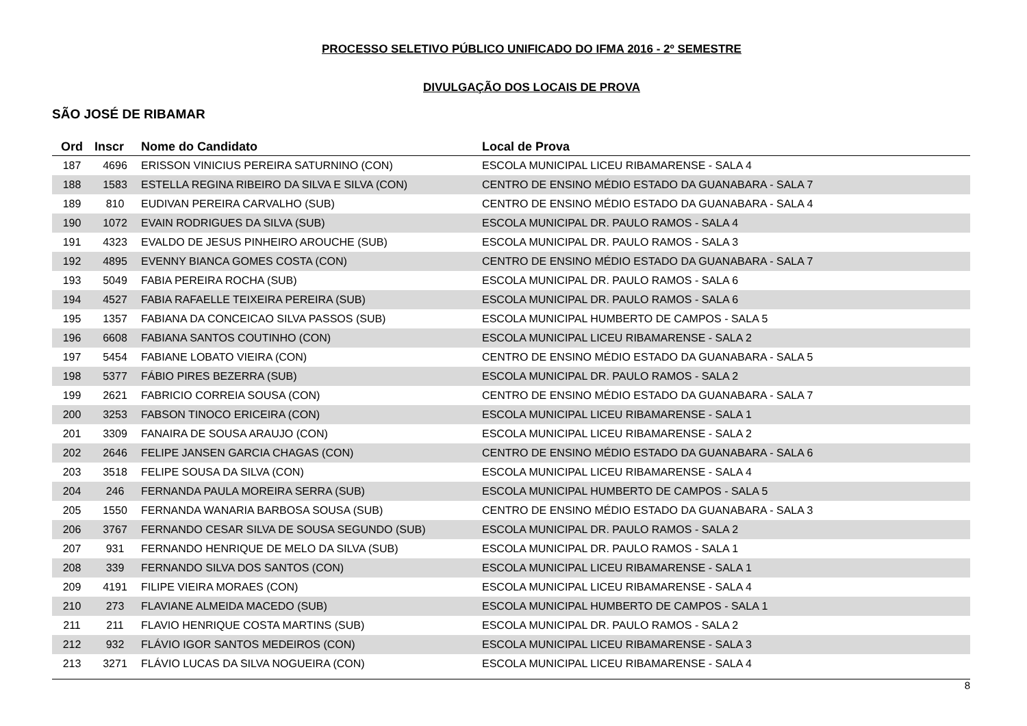PROCESSO SELETIVO PÚBLICO UNIFICADO DO IFMA 2016 - 2º SEMESTRE
DIVULGAÇÃO DOS LOCAIS DE PROVA
SÃO JOSÉ DE RIBAMAR
| Ord | Inscr | Nome do Candidato | Local de Prova |
| --- | --- | --- | --- |
| 187 | 4696 | ERISSON VINICIUS PEREIRA SATURNINO (CON) | ESCOLA MUNICIPAL LICEU RIBAMARENSE - SALA 4 |
| 188 | 1583 | ESTELLA REGINA RIBEIRO DA SILVA E SILVA (CON) | CENTRO DE ENSINO MÉDIO ESTADO DA GUANABARA - SALA 7 |
| 189 | 810 | EUDIVAN PEREIRA CARVALHO (SUB) | CENTRO DE ENSINO MÉDIO ESTADO DA GUANABARA - SALA 4 |
| 190 | 1072 | EVAIN RODRIGUES DA SILVA (SUB) | ESCOLA MUNICIPAL DR. PAULO RAMOS - SALA 4 |
| 191 | 4323 | EVALDO DE JESUS PINHEIRO AROUCHE (SUB) | ESCOLA MUNICIPAL DR. PAULO RAMOS - SALA 3 |
| 192 | 4895 | EVENNY BIANCA GOMES COSTA (CON) | CENTRO DE ENSINO MÉDIO ESTADO DA GUANABARA - SALA 7 |
| 193 | 5049 | FABIA PEREIRA ROCHA (SUB) | ESCOLA MUNICIPAL DR. PAULO RAMOS - SALA 6 |
| 194 | 4527 | FABIA RAFAELLE TEIXEIRA PEREIRA (SUB) | ESCOLA MUNICIPAL DR. PAULO RAMOS - SALA 6 |
| 195 | 1357 | FABIANA DA CONCEICAO SILVA PASSOS (SUB) | ESCOLA MUNICIPAL HUMBERTO DE CAMPOS - SALA 5 |
| 196 | 6608 | FABIANA SANTOS COUTINHO (CON) | ESCOLA MUNICIPAL LICEU RIBAMARENSE - SALA 2 |
| 197 | 5454 | FABIANE LOBATO VIEIRA (CON) | CENTRO DE ENSINO MÉDIO ESTADO DA GUANABARA - SALA 5 |
| 198 | 5377 | FÁBIO PIRES BEZERRA (SUB) | ESCOLA MUNICIPAL DR. PAULO RAMOS - SALA 2 |
| 199 | 2621 | FABRICIO CORREIA SOUSA (CON) | CENTRO DE ENSINO MÉDIO ESTADO DA GUANABARA - SALA 7 |
| 200 | 3253 | FABSON TINOCO ERICEIRA (CON) | ESCOLA MUNICIPAL LICEU RIBAMARENSE - SALA 1 |
| 201 | 3309 | FANAIRA DE SOUSA ARAUJO (CON) | ESCOLA MUNICIPAL LICEU RIBAMARENSE - SALA 2 |
| 202 | 2646 | FELIPE JANSEN GARCIA CHAGAS (CON) | CENTRO DE ENSINO MÉDIO ESTADO DA GUANABARA - SALA 6 |
| 203 | 3518 | FELIPE SOUSA DA SILVA (CON) | ESCOLA MUNICIPAL LICEU RIBAMARENSE - SALA 4 |
| 204 | 246 | FERNANDA PAULA MOREIRA SERRA (SUB) | ESCOLA MUNICIPAL HUMBERTO DE CAMPOS - SALA 5 |
| 205 | 1550 | FERNANDA WANARIA BARBOSA SOUSA (SUB) | CENTRO DE ENSINO MÉDIO ESTADO DA GUANABARA - SALA 3 |
| 206 | 3767 | FERNANDO CESAR SILVA DE SOUSA SEGUNDO (SUB) | ESCOLA MUNICIPAL DR. PAULO RAMOS - SALA 2 |
| 207 | 931 | FERNANDO HENRIQUE DE MELO DA SILVA (SUB) | ESCOLA MUNICIPAL DR. PAULO RAMOS - SALA 1 |
| 208 | 339 | FERNANDO SILVA DOS SANTOS (CON) | ESCOLA MUNICIPAL LICEU RIBAMARENSE - SALA 1 |
| 209 | 4191 | FILIPE VIEIRA MORAES (CON) | ESCOLA MUNICIPAL LICEU RIBAMARENSE - SALA 4 |
| 210 | 273 | FLAVIANE ALMEIDA MACEDO (SUB) | ESCOLA MUNICIPAL HUMBERTO DE CAMPOS - SALA 1 |
| 211 | 211 | FLAVIO HENRIQUE COSTA MARTINS (SUB) | ESCOLA MUNICIPAL DR. PAULO RAMOS - SALA 2 |
| 212 | 932 | FLÁVIO IGOR SANTOS MEDEIROS (CON) | ESCOLA MUNICIPAL LICEU RIBAMARENSE - SALA 3 |
| 213 | 3271 | FLÁVIO LUCAS DA SILVA NOGUEIRA (CON) | ESCOLA MUNICIPAL LICEU RIBAMARENSE - SALA 4 |
8